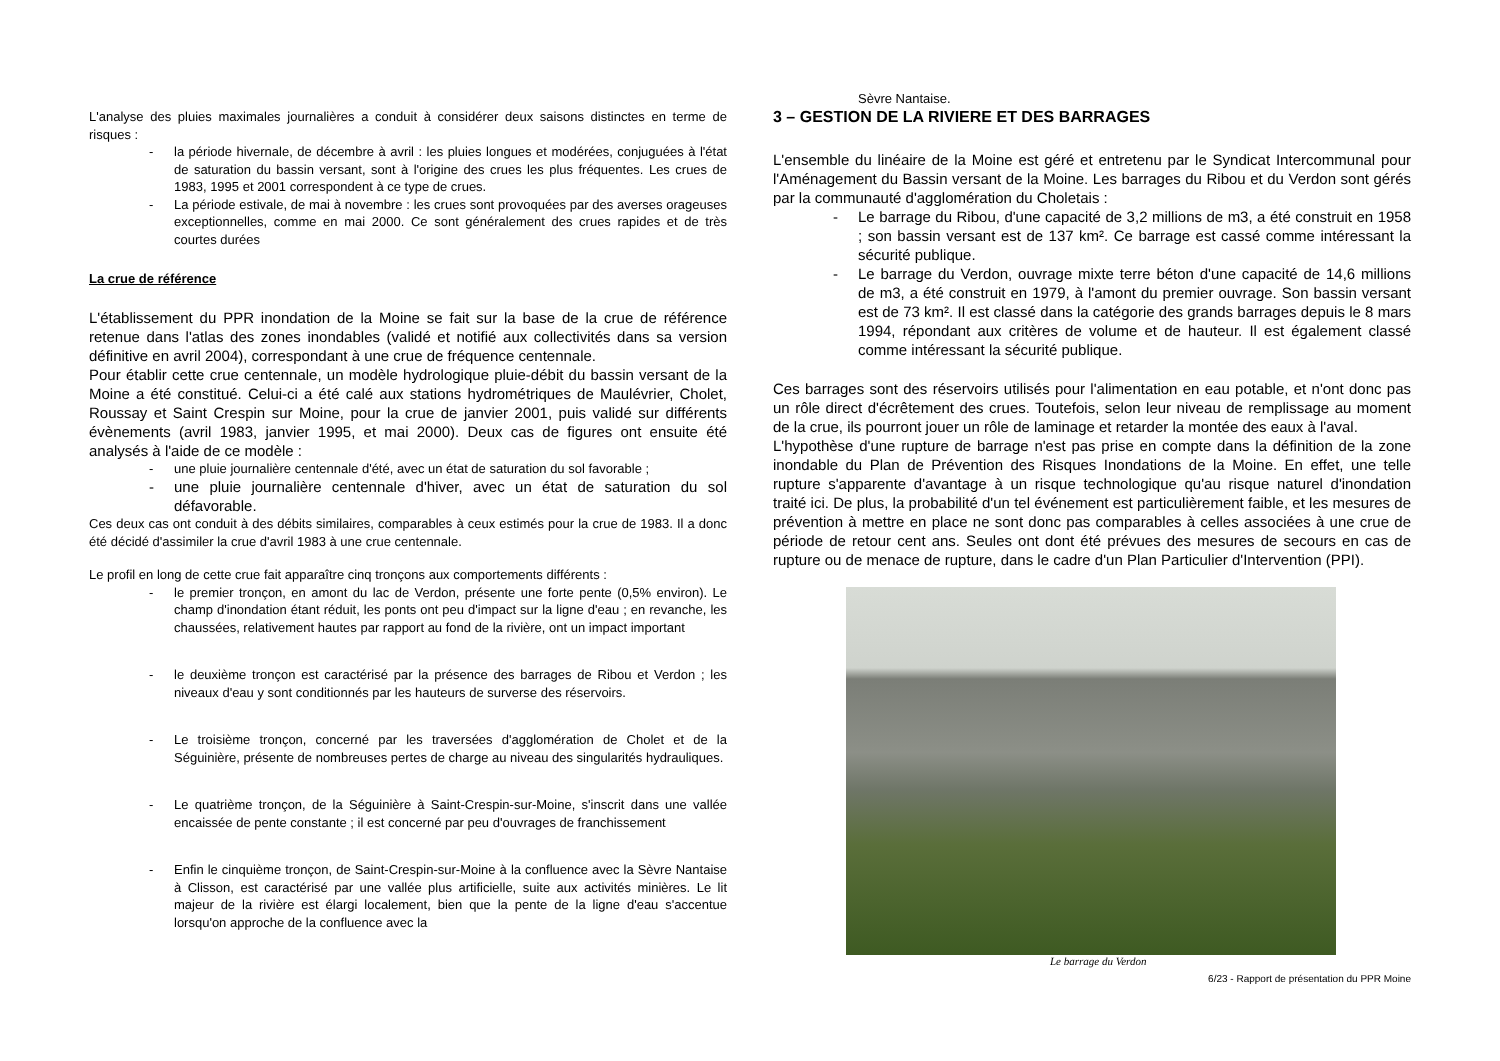L'analyse des pluies maximales journalières a conduit à considérer deux saisons distinctes en terme de risques :
- la période hivernale, de décembre à avril : les pluies longues et modérées, conjuguées à l'état de saturation du bassin versant, sont à l'origine des crues les plus fréquentes. Les crues de 1983, 1995 et 2001 correspondent à ce type de crues.
- La période estivale, de mai à novembre : les crues sont provoquées par des averses orageuses exceptionnelles, comme en mai 2000. Ce sont généralement des crues rapides et de très courtes durées
La crue de référence
L'établissement du PPR inondation de la Moine se fait sur la base de la crue de référence retenue dans l'atlas des zones inondables (validé et notifié aux collectivités dans sa version définitive en avril 2004), correspondant à une crue de fréquence centennale.
Pour établir cette crue centennale, un modèle hydrologique pluie-débit du bassin versant de la Moine a été constitué. Celui-ci a été calé aux stations hydrométriques de Maulévrier, Cholet, Roussay et Saint Crespin sur Moine, pour la crue de janvier 2001, puis validé sur différents évènements (avril 1983, janvier 1995, et mai 2000). Deux cas de figures ont ensuite été analysés à l'aide de ce modèle :
- une pluie journalière centennale d'été, avec un état de saturation du sol favorable ;
- une pluie journalière centennale d'hiver, avec un état de saturation du sol défavorable.
Ces deux cas ont conduit à des débits similaires, comparables à ceux estimés pour la crue de 1983. Il a donc été décidé d'assimiler la crue d'avril 1983 à une crue centennale.
Le profil en long de cette crue fait apparaître cinq tronçons aux comportements différents :
- le premier tronçon, en amont du lac de Verdon, présente une forte pente (0,5% environ). Le champ d'inondation étant réduit, les ponts ont peu d'impact sur la ligne d'eau ; en revanche, les chaussées, relativement hautes par rapport au fond de la rivière, ont un impact important
- le deuxième tronçon est caractérisé par la présence des barrages de Ribou et Verdon ; les niveaux d'eau y sont conditionnés par les hauteurs de surverse des réservoirs.
- Le troisième tronçon, concerné par les traversées d'agglomération de Cholet et de la Séguinière, présente de nombreuses pertes de charge au niveau des singularités hydrauliques.
- Le quatrième tronçon, de la Séguinière à Saint-Crespin-sur-Moine, s'inscrit dans une vallée encaissée de pente constante ; il est concerné par peu d'ouvrages de franchissement
- Enfin le cinquième tronçon, de Saint-Crespin-sur-Moine à la confluence avec la Sèvre Nantaise à Clisson, est caractérisé par une vallée plus artificielle, suite aux activités minières. Le lit majeur de la rivière est élargi localement, bien que la pente de la ligne d'eau s'accentue lorsqu'on approche de la confluence avec la
Sèvre Nantaise.
3 – GESTION DE LA RIVIERE ET DES BARRAGES
L'ensemble du linéaire de la Moine est géré et entretenu par le Syndicat Intercommunal pour l'Aménagement du Bassin versant de la Moine. Les barrages du Ribou et du Verdon sont gérés par la communauté d'agglomération du Choletais :
- Le barrage du Ribou, d'une capacité de 3,2 millions de m3, a été construit en 1958 ; son bassin versant est de 137 km². Ce barrage est cassé comme intéressant la sécurité publique.
- Le barrage du Verdon, ouvrage mixte terre béton d'une capacité de 14,6 millions de m3, a été construit en 1979, à l'amont du premier ouvrage. Son bassin versant est de 73 km². Il est classé dans la catégorie des grands barrages depuis le 8 mars 1994, répondant aux critères de volume et de hauteur. Il est également classé comme intéressant la sécurité publique.
Ces barrages sont des réservoirs utilisés pour l'alimentation en eau potable, et n'ont donc pas un rôle direct d'écrêtement des crues. Toutefois, selon leur niveau de remplissage au moment de la crue, ils pourront jouer un rôle de laminage et retarder la montée des eaux à l'aval.
L'hypothèse d'une rupture de barrage n'est pas prise en compte dans la définition de la zone inondable du Plan de Prévention des Risques Inondations de la Moine. En effet, une telle rupture s'apparente d'avantage à un risque technologique qu'au risque naturel d'inondation traité ici. De plus, la probabilité d'un tel événement est particulièrement faible, et les mesures de prévention à mettre en place ne sont donc pas comparables à celles associées à une crue de période de retour cent ans. Seules ont dont été prévues des mesures de secours en cas de rupture ou de menace de rupture, dans le cadre d'un Plan Particulier d'Intervention (PPI).
Le barrage du Verdon
6/23 - Rapport de présentation du PPR Moine